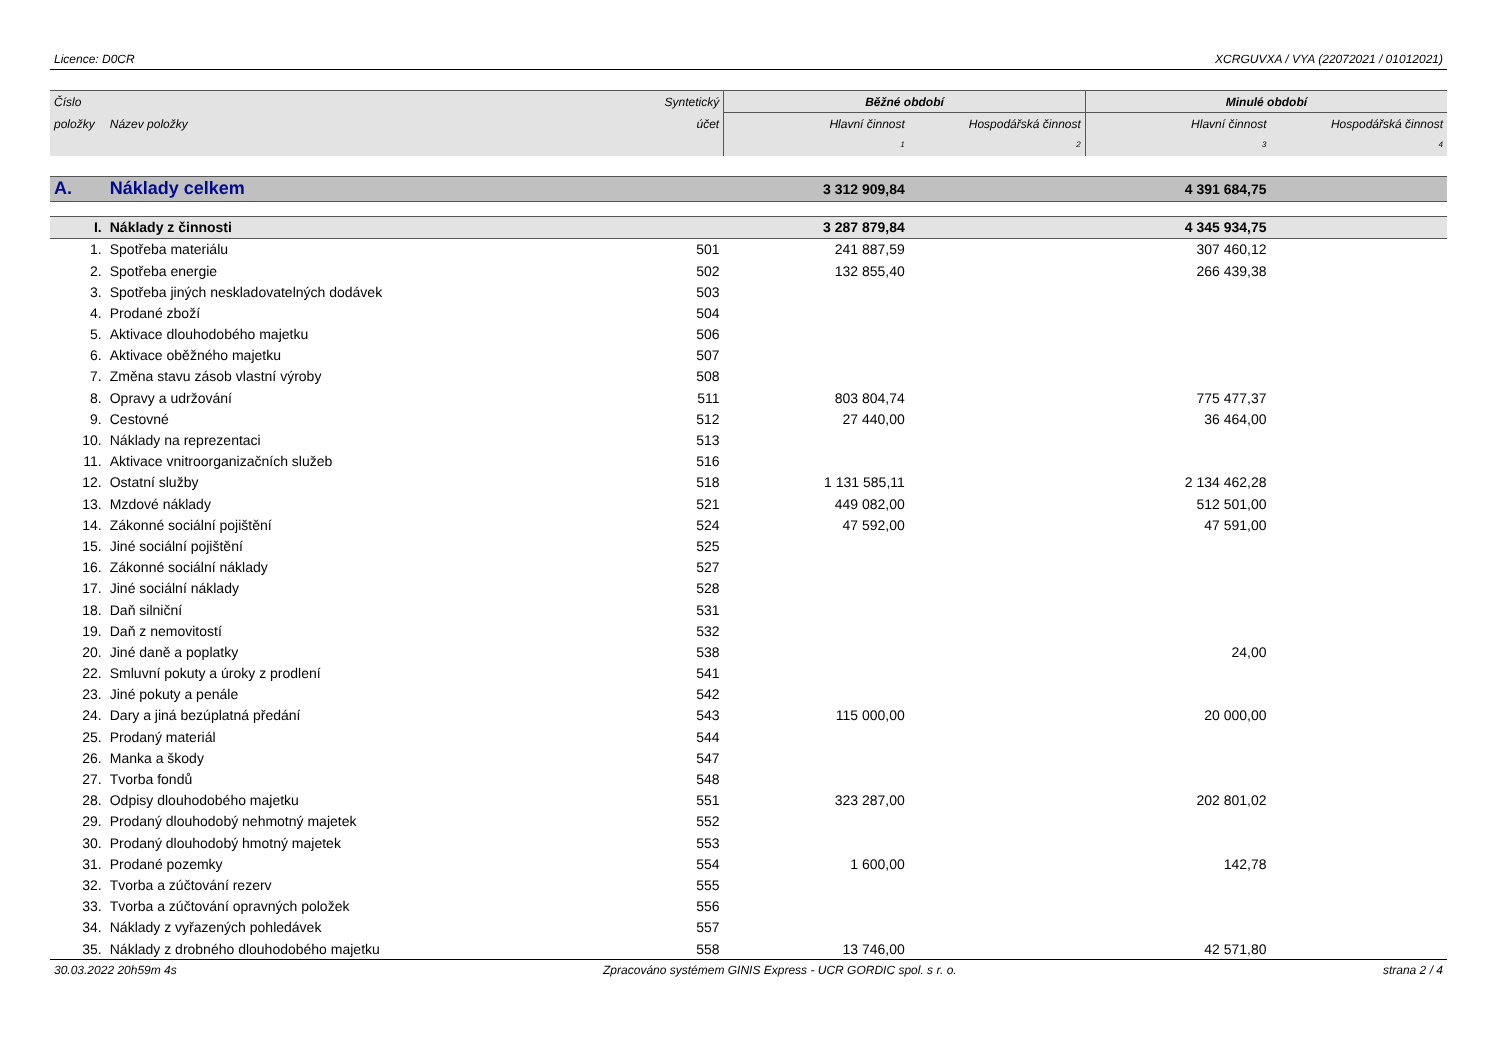Licence: D0CR XCRGUVXA / VYA (22072021 / 01012021)
| Číslo | | Syntetický | Běžné období | | Minulé období | |
| --- | --- | --- | --- | --- | --- | --- |
| položky | Název položky | účet | Hlavní činnost | Hospodářská činnost | Hlavní činnost | Hospodářská činnost |
| | | | 1 | 2 | 3 | 4 |
| A. | Náklady celkem | | 3 312 909,84 | | 4 391 684,75 | |
| I. | Náklady z činnosti | | 3 287 879,84 | | 4 345 934,75 | |
| 1. | Spotřeba materiálu | 501 | 241 887,59 | | 307 460,12 | |
| 2. | Spotřeba energie | 502 | 132 855,40 | | 266 439,38 | |
| 3. | Spotřeba jiných neskladovatelných dodávek | 503 | | | | |
| 4. | Prodané zboží | 504 | | | | |
| 5. | Aktivace dlouhodobého majetku | 506 | | | | |
| 6. | Aktivace oběžného majetku | 507 | | | | |
| 7. | Změna stavu zásob vlastní výroby | 508 | | | | |
| 8. | Opravy a udržování | 511 | 803 804,74 | | 775 477,37 | |
| 9. | Cestovné | 512 | 27 440,00 | | 36 464,00 | |
| 10. | Náklady na reprezentaci | 513 | | | | |
| 11. | Aktivace vnitroorganizačních služeb | 516 | | | | |
| 12. | Ostatní služby | 518 | 1 131 585,11 | | 2 134 462,28 | |
| 13. | Mzdové náklady | 521 | 449 082,00 | | 512 501,00 | |
| 14. | Zákonné sociální pojištění | 524 | 47 592,00 | | 47 591,00 | |
| 15. | Jiné sociální pojištění | 525 | | | | |
| 16. | Zákonné sociální náklady | 527 | | | | |
| 17. | Jiné sociální náklady | 528 | | | | |
| 18. | Daň silniční | 531 | | | | |
| 19. | Daň z nemovitostí | 532 | | | | |
| 20. | Jiné daně a poplatky | 538 | | | 24,00 | |
| 22. | Smluvní pokuty a úroky z prodlení | 541 | | | | |
| 23. | Jiné pokuty a penále | 542 | | | | |
| 24. | Dary a jiná bezúplatná předání | 543 | 115 000,00 | | 20 000,00 | |
| 25. | Prodaný materiál | 544 | | | | |
| 26. | Manka a škody | 547 | | | | |
| 27. | Tvorba fondů | 548 | | | | |
| 28. | Odpisy dlouhodobého majetku | 551 | 323 287,00 | | 202 801,02 | |
| 29. | Prodaný dlouhodobý nehmotný majetek | 552 | | | | |
| 30. | Prodaný dlouhodobý hmotný majetek | 553 | | | | |
| 31. | Prodané pozemky | 554 | 1 600,00 | | 142,78 | |
| 32. | Tvorba a zúčtování rezerv | 555 | | | | |
| 33. | Tvorba a zúčtování opravných položek | 556 | | | | |
| 34. | Náklady z vyřazených pohledávek | 557 | | | | |
| 35. | Náklady z drobného dlouhodobého majetku | 558 | 13 746,00 | | 42 571,80 | |
30.03.2022 20h59m 4s Zpracováno systémem GINIS Express - UCR GORDIC spol. s r. o. strana 2 / 4